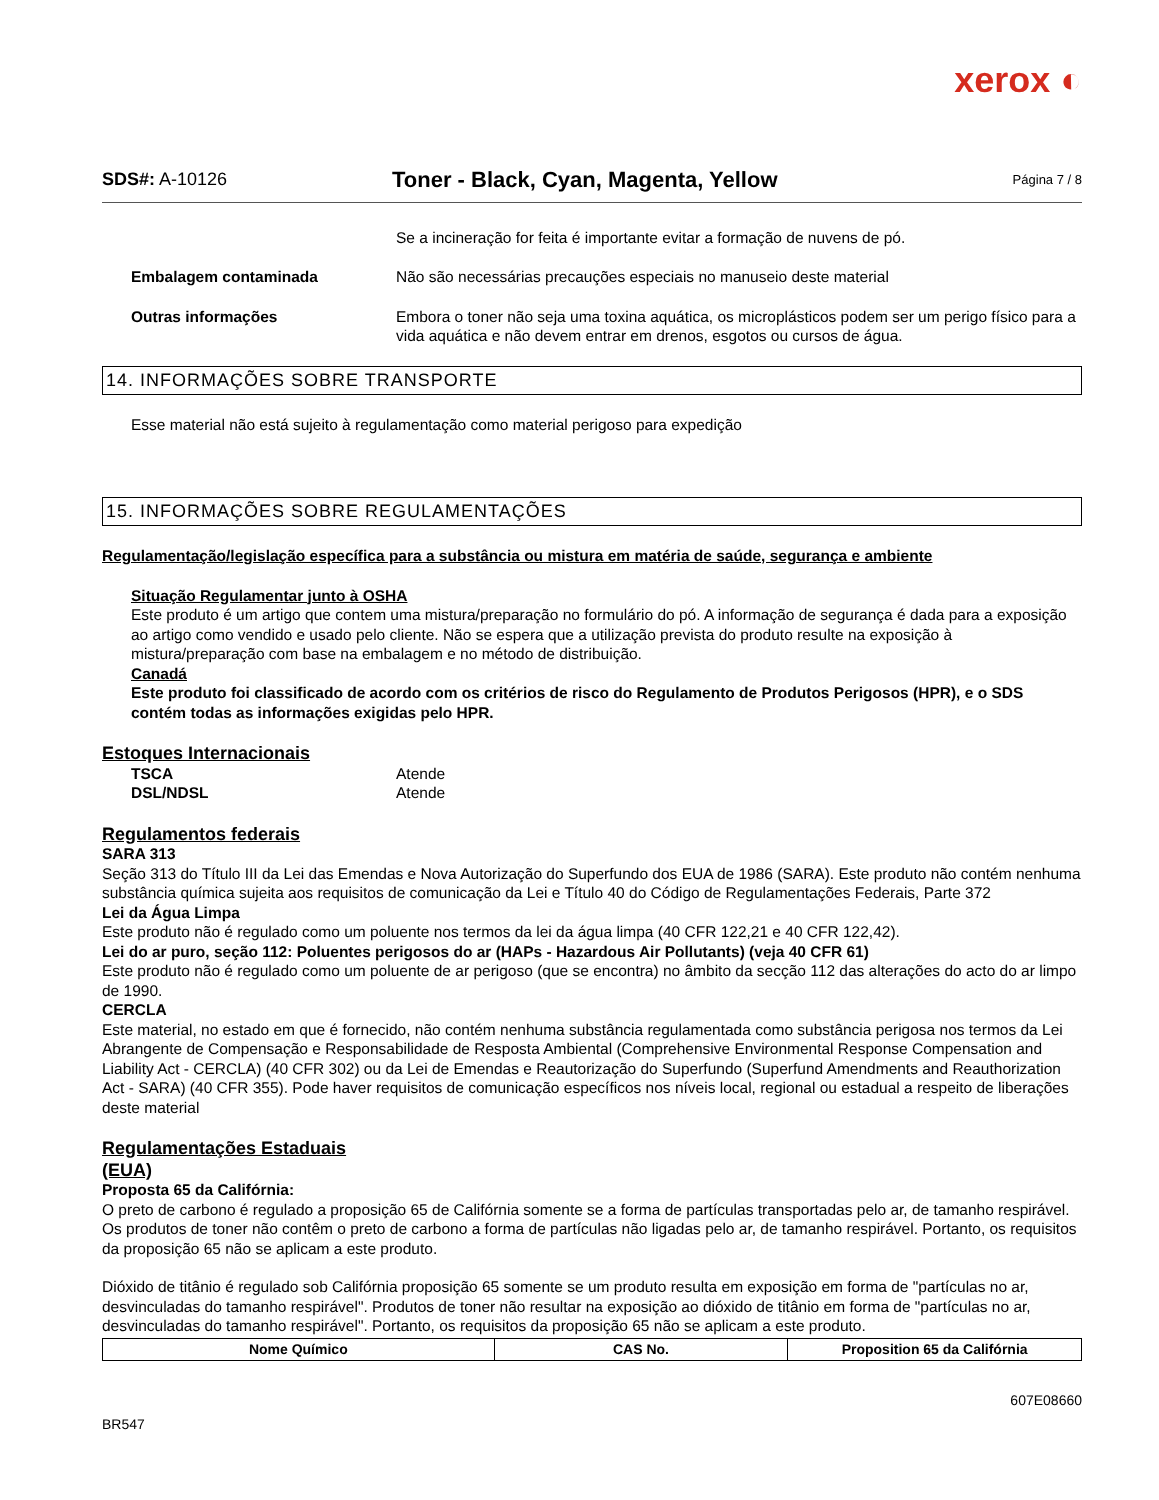xerox ◐
SDS#: A-10126
Toner - Black, Cyan, Magenta, Yellow
Página 7 / 8
Se a incineração for feita é importante evitar a formação de nuvens de pó.
Embalagem contaminada Não são necessárias precauções especiais no manuseio deste material
Outras informações Embora o toner não seja uma toxina aquática, os microplásticos podem ser um perigo físico para a vida aquática e não devem entrar em drenos, esgotos ou cursos de água.
14. INFORMAÇÕES SOBRE TRANSPORTE
Esse material não está sujeito à regulamentação como material perigoso para expedição
15. INFORMAÇÕES SOBRE REGULAMENTAÇÕES
Regulamentação/legislação específica para a substância ou mistura em matéria de saúde, segurança e ambiente
Situação Regulamentar junto à OSHA
Este produto é um artigo que contem uma mistura/preparação no formulário do pó. A informação de segurança é dada para a exposição ao artigo como vendido e usado pelo cliente. Não se espera que a utilização prevista do produto resulte na exposição à mistura/preparação com base na embalagem e no método de distribuição.
Canadá
Este produto foi classificado de acordo com os critérios de risco do Regulamento de Produtos Perigosos (HPR), e o SDS contém todas as informações exigidas pelo HPR.
Estoques Internacionais
TSCA Atende
DSL/NDSL Atende
Regulamentos federais
SARA 313
Seção 313 do Título III da Lei das Emendas e Nova Autorização do Superfundo dos EUA de 1986 (SARA). Este produto não contém nenhuma substância química sujeita aos requisitos de comunicação da Lei e Título 40 do Código de Regulamentações Federais, Parte 372
Lei da Água Limpa
Este produto não é regulado como um poluente nos termos da lei da água limpa (40 CFR 122,21 e 40 CFR 122,42).
Lei do ar puro, seção 112: Poluentes perigosos do ar (HAPs - Hazardous Air Pollutants) (veja 40 CFR 61)
Este produto não é regulado como um poluente de ar perigoso (que se encontra) no âmbito da secção 112 das alterações do acto do ar limpo de 1990.
CERCLA
Este material, no estado em que é fornecido, não contém nenhuma substância regulamentada como substância perigosa nos termos da Lei Abrangente de Compensação e Responsabilidade de Resposta Ambiental (Comprehensive Environmental Response Compensation and Liability Act - CERCLA) (40 CFR 302) ou da Lei de Emendas e Reautorização do Superfundo (Superfund Amendments and Reauthorization Act - SARA) (40 CFR 355). Pode haver requisitos de comunicação específicos nos níveis local, regional ou estadual a respeito de liberações deste material
Regulamentações Estaduais
(EUA)
Proposta 65 da Califórnia:
O preto de carbono é regulado a proposição 65 de Califórnia somente se a forma de partículas transportadas pelo ar, de tamanho respirável. Os produtos de toner não contêm o preto de carbono a forma de partículas não ligadas pelo ar, de tamanho respirável. Portanto, os requisitos da proposição 65 não se aplicam a este produto.
Dióxido de titânio é regulado sob Califórnia proposição 65 somente se um produto resulta em exposição em forma de "partículas no ar, desvinculadas do tamanho respirável". Produtos de toner não resultar na exposição ao dióxido de titânio em forma de "partículas no ar, desvinculadas do tamanho respirável". Portanto, os requisitos da proposição 65 não se aplicam a este produto.
| Nome Químico | CAS No. | Proposition 65 da Califórnia |
| --- | --- | --- |
607E08660
BR547